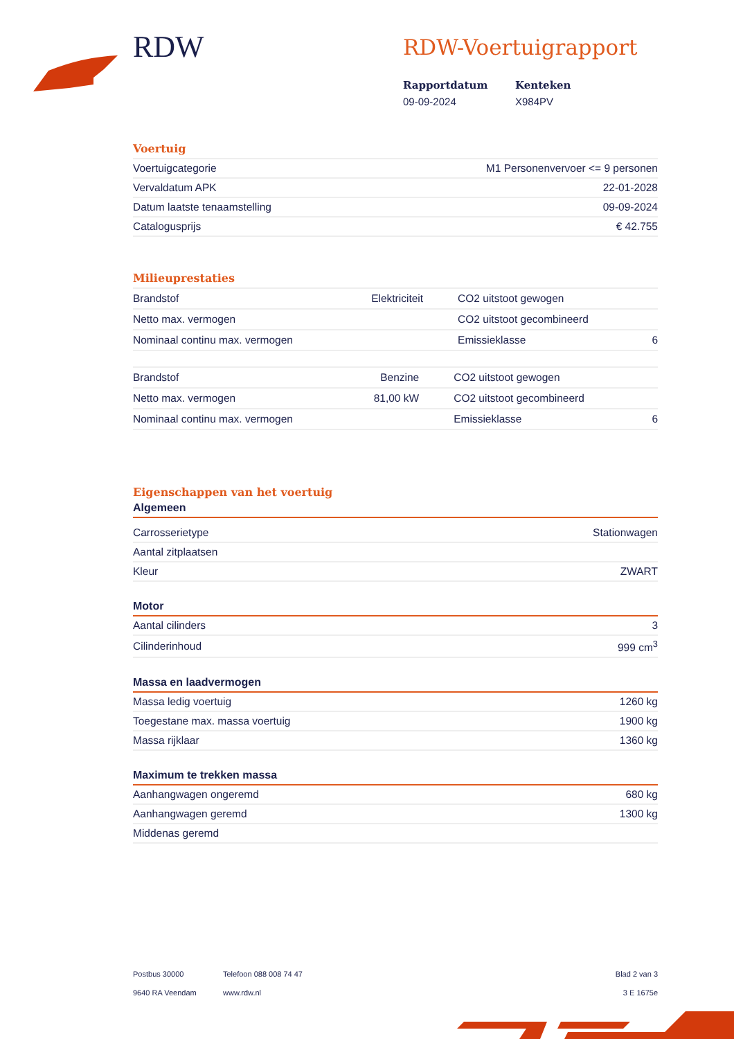RDW
RDW-Voertuigrapport
Rapportdatum
09-09-2024
Kenteken
X984PV
Voertuig
| Voertuigcategorie | M1 Personenvervoer <= 9 personen |
| Vervaldatum APK | 22-01-2028 |
| Datum laatste tenaamstelling | 09-09-2024 |
| Catalogusprijs | € 42.755 |
Milieuprestaties
| Brandstof | Elektriciteit | CO2 uitstoot gewogen | |
| Netto max. vermogen | | CO2 uitstoot gecombineerd | |
| Nominaal continu max. vermogen | | Emissieklasse | 6 |
| Brandstof | Benzine | CO2 uitstoot gewogen | |
| Netto max. vermogen | 81,00 kW | CO2 uitstoot gecombineerd | |
| Nominaal continu max. vermogen | | Emissieklasse | 6 |
Eigenschappen van het voertuig
Algemeen
| Carrosserietype | Stationwagen |
| Aantal zitplaatsen | |
| Kleur | ZWART |
Motor
| Aantal cilinders | 3 |
| Cilinderinhoud | 999 cm<sup>3</sup> |
Massa en laadvermogen
| Massa ledig voertuig | 1260 kg |
| Toegestane max. massa voertuig | 1900 kg |
| Massa rijklaar | 1360 kg |
Maximum te trekken massa
| Aanhangwagen ongeremd | 680 kg |
| Aanhangwagen geremd | 1300 kg |
| Middenas geremd | |
Postbus 30000
9640 RA Veendam
Telefoon 088 008 74 47
www.rdw.nl
Blad 2 van 3
3 E 1675e